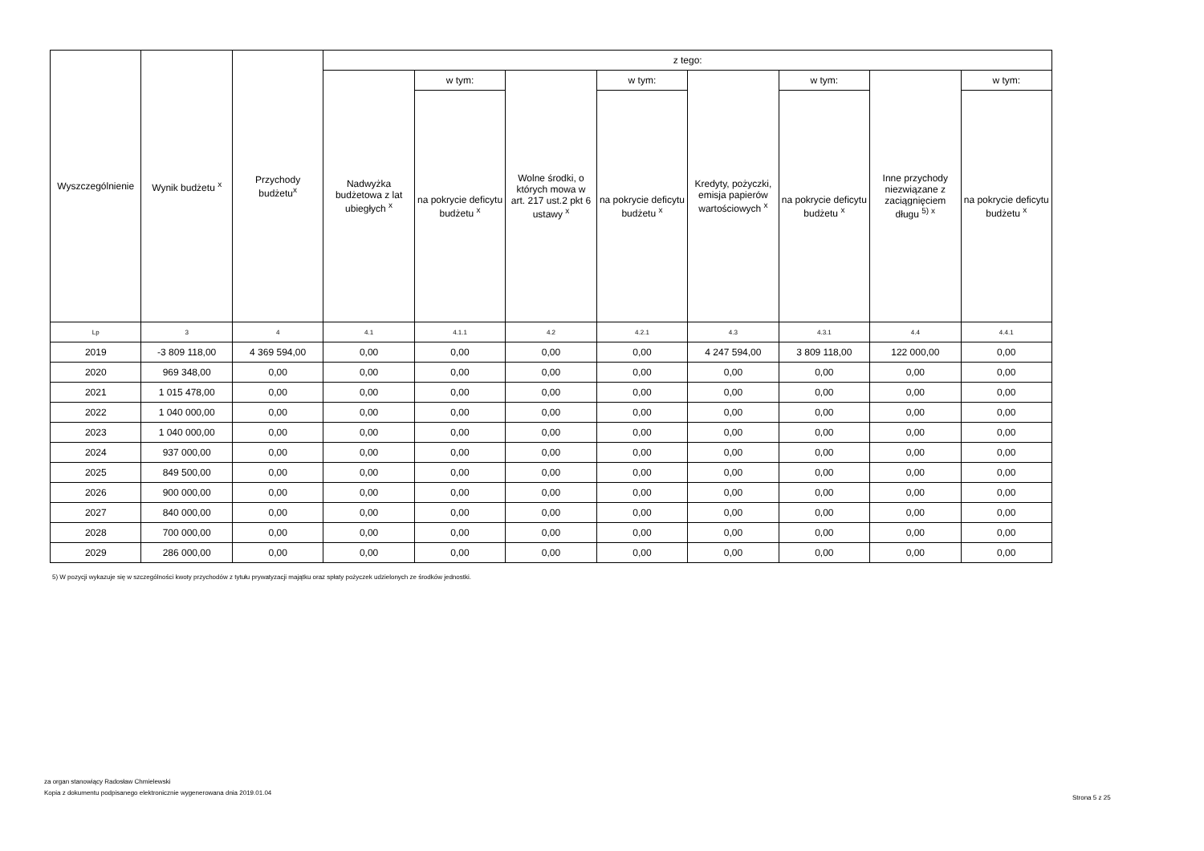| Wyszczególnienie | Wynik budżetu <sup>x</sup> | Przychody budżetu<sup>x</sup> | z tego: | | | | | | | |
| --- | --- | --- | --- | --- | --- | --- | --- | --- | --- | --- |
| | | | Nadwyżka budżetowa z lat ubiegłych <sup>x</sup> | w tym: | Wolne środki, o których mowa w art. 217 ust.2 pkt 6 ustawy <sup>x</sup> | w tym: | Kredyty, pożyczki, emisja papierów wartościowych <sup>x</sup> | w tym: | Inne przychody niezwiązane z zaciągnięciem długu <sup>5) x</sup> | w tym: |
| | | | | na pokrycie deficytu budżetu <sup>x</sup> | | na pokrycie deficytu budżetu <sup>x</sup> | | na pokrycie deficytu budżetu <sup>x</sup> | | na pokrycie deficytu budżetu <sup>x</sup> |
| Lp | 3 | 4 | 4.1 | 4.1.1 | 4.2 | 4.2.1 | 4.3 | 4.3.1 | 4.4 | 4.4.1 |
| 2019 | -3 809 118,00 | 4 369 594,00 | 0,00 | 0,00 | 0,00 | 0,00 | 4 247 594,00 | 3 809 118,00 | 122 000,00 | 0,00 |
| 2020 | 969 348,00 | 0,00 | 0,00 | 0,00 | 0,00 | 0,00 | 0,00 | 0,00 | 0,00 | 0,00 |
| 2021 | 1 015 478,00 | 0,00 | 0,00 | 0,00 | 0,00 | 0,00 | 0,00 | 0,00 | 0,00 | 0,00 |
| 2022 | 1 040 000,00 | 0,00 | 0,00 | 0,00 | 0,00 | 0,00 | 0,00 | 0,00 | 0,00 | 0,00 |
| 2023 | 1 040 000,00 | 0,00 | 0,00 | 0,00 | 0,00 | 0,00 | 0,00 | 0,00 | 0,00 | 0,00 |
| 2024 | 937 000,00 | 0,00 | 0,00 | 0,00 | 0,00 | 0,00 | 0,00 | 0,00 | 0,00 | 0,00 |
| 2025 | 849 500,00 | 0,00 | 0,00 | 0,00 | 0,00 | 0,00 | 0,00 | 0,00 | 0,00 | 0,00 |
| 2026 | 900 000,00 | 0,00 | 0,00 | 0,00 | 0,00 | 0,00 | 0,00 | 0,00 | 0,00 | 0,00 |
| 2027 | 840 000,00 | 0,00 | 0,00 | 0,00 | 0,00 | 0,00 | 0,00 | 0,00 | 0,00 | 0,00 |
| 2028 | 700 000,00 | 0,00 | 0,00 | 0,00 | 0,00 | 0,00 | 0,00 | 0,00 | 0,00 | 0,00 |
| 2029 | 286 000,00 | 0,00 | 0,00 | 0,00 | 0,00 | 0,00 | 0,00 | 0,00 | 0,00 | 0,00 |
5) W pozycji wykazuje się w szczególności kwoty przychodów z tytułu prywatyzacji majątku oraz spłaty pożyczek udzielonych ze środków jednostki.
za organ stanowiący Radosław Chmielewski
Kopia z dokumentu podpisanego elektronicznie wygenerowana dnia 2019.01.04
Strona 5 z 25